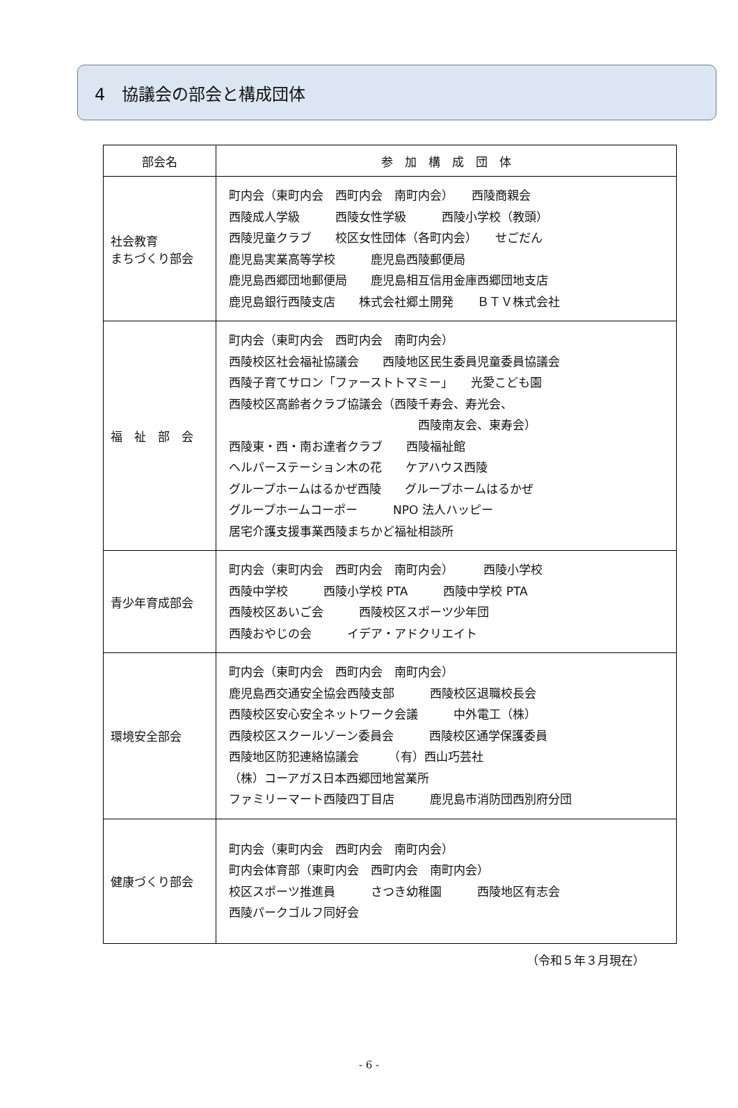4　協議会の部会と構成団体
| 部会名 | 参 加 構 成 団 体 |
| --- | --- |
| 社会教育 まちづくり部会 | 町内会（東町内会 西町内会 南町内会） 西陵商親会 西陵成人学級 西陵女性学級 西陵小学校（教頭） 西陵児童クラブ 校区女性団体（各町内会） せごだん 鹿児島実業高等学校 鹿児島西陵郵便局 鹿児島西郷団地郵便局 鹿児島相互信用金庫西郷団地支店 鹿児島銀行西陵支店 株式会社郷土開発 ＢＴＶ株式会社 |
| 福 祉 部 会 | 町内会（東町内会 西町内会 南町内会） 西陵校区社会福祉協議会 西陵地区民生委員児童委員協議会 西陵子育てサロン「ファーストトマミー」 光愛こども園 西陵校区高齢者クラブ協議会（西陵千寿会、寿光会、 西陵南友会、東寿会） 西陵東・西・南お達者クラブ 西陵福祉館 ヘルパーステーション木の花 ケアハウス西陵 グループホームはるかぜ西陵 グループホームはるかぜ グループホームコーポー NPO 法人ハッピー 居宅介護支援事業西陵まちかど福祉相談所 |
| 青少年育成部会 | 町内会（東町内会 西町内会 南町内会） 西陵小学校 西陵中学校 西陵小学校 PTA 西陵中学校 PTA 西陵校区あいご会 西陵校区スポーツ少年団 西陵おやじの会 イデア・アドクリエイト |
| 環境安全部会 | 町内会（東町内会 西町内会 南町内会） 鹿児島西交通安全協会西陵支部 西陵校区退職校長会 西陵校区安心安全ネットワーク会議 中外電工（株） 西陵校区スクールゾーン委員会 西陵校区通学保護委員 西陵地区防犯連絡協議会 （有）西山巧芸社 （株）コーアガス日本西郷団地営業所 ファミリーマート西陵四丁目店 鹿児島市消防団西別府分団 |
| 健康づくり部会 | 町内会（東町内会 西町内会 南町内会） 町内会体育部（東町内会 西町内会 南町内会） 校区スポーツ推進員 さつき幼稚園 西陵地区有志会 西陵パークゴルフ同好会 |
（令和５年３月現在）
- 6 -